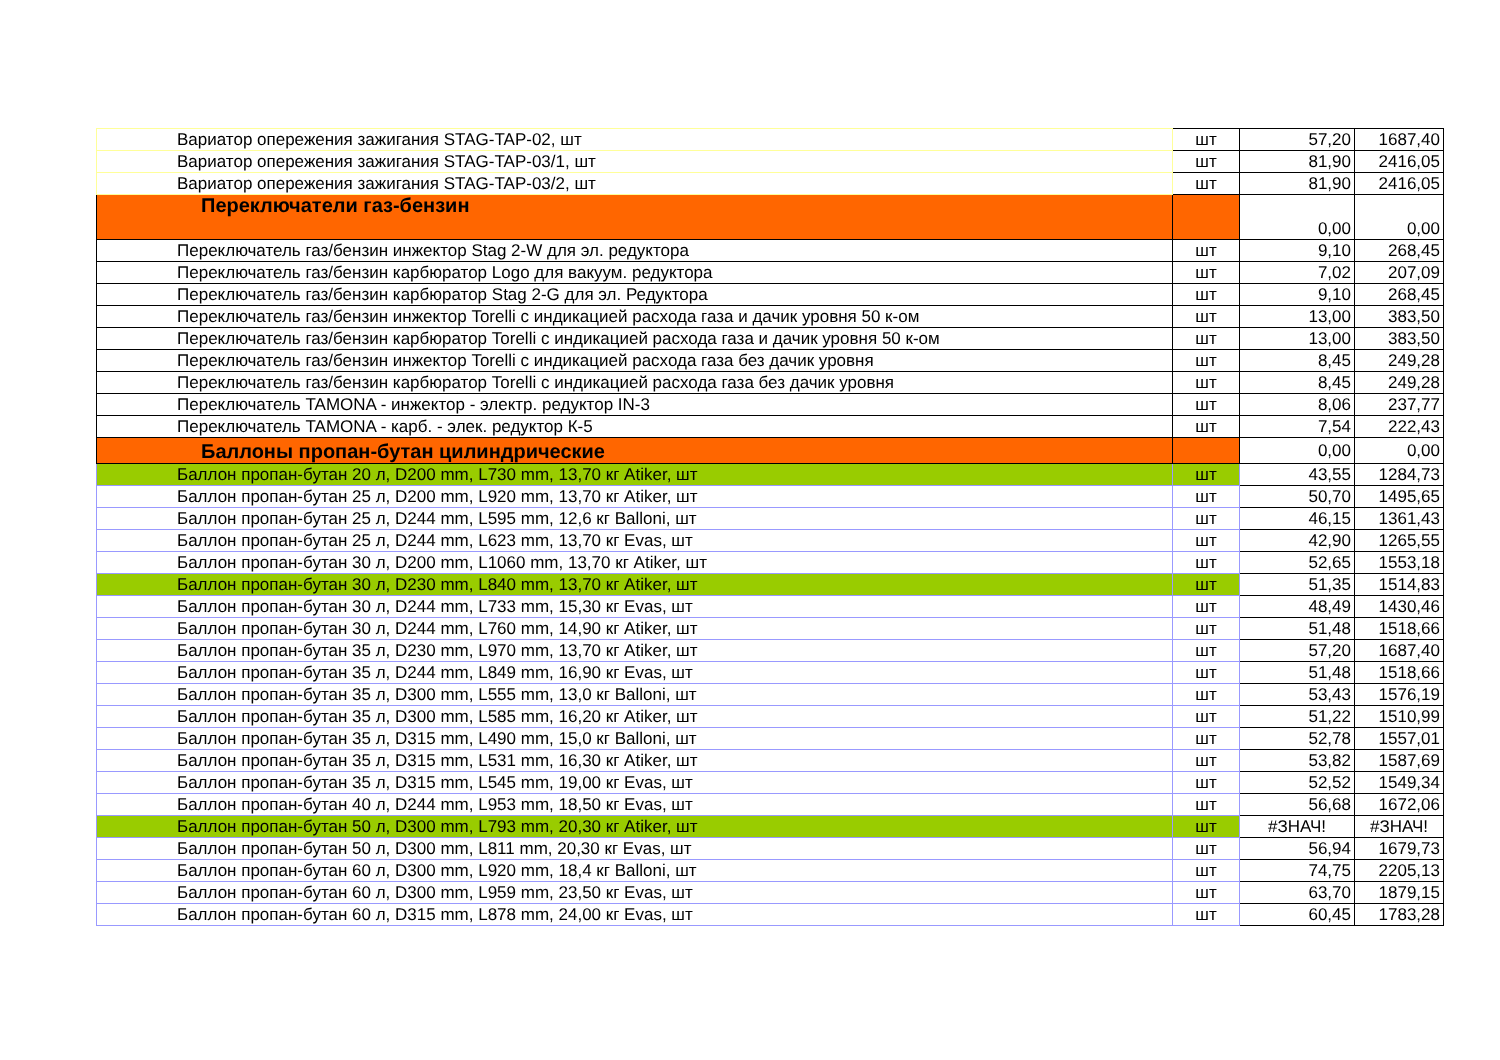| Вариатор опережения зажигания STAG-TAP-02, шт | шт | 57,20 | 1687,40 |
| Вариатор опережения зажигания STAG-TAP-03/1, шт | шт | 81,90 | 2416,05 |
| Вариатор опережения зажигания STAG-TAP-03/2, шт | шт | 81,90 | 2416,05 |
| Переключатели газ-бензин | | 0,00 | 0,00 |
| Переключатель газ/бензин инжектор Stag 2-W для эл. редуктора | шт | 9,10 | 268,45 |
| Переключатель газ/бензин карбюратор Logo для вакуум. редуктора | шт | 7,02 | 207,09 |
| Переключатель газ/бензин карбюратор Stag 2-G для эл. Редуктора | шт | 9,10 | 268,45 |
| Переключатель газ/бензин инжектор Torelli с индикацией расхода газа и дачик уровня 50 к-ом | шт | 13,00 | 383,50 |
| Переключатель газ/бензин карбюратор Torelli с индикацией расхода газа и дачик уровня 50 к-ом | шт | 13,00 | 383,50 |
| Переключатель газ/бензин инжектор Torelli с индикацией расхода газа без дачик уровня | шт | 8,45 | 249,28 |
| Переключатель газ/бензин карбюратор Torelli с индикацией расхода газа без дачик уровня | шт | 8,45 | 249,28 |
| Переключатель TAMONA - инжектор - электр. редуктор IN-3 | шт | 8,06 | 237,77 |
| Переключатель TAMONA - карб. - элек. редуктор К-5 | шт | 7,54 | 222,43 |
| Баллоны пропан-бутан цилиндрические | | 0,00 | 0,00 |
| Баллон пропан-бутан 20 л, D200 mm, L730 mm, 13,70 кг Atiker, шт | шт | 43,55 | 1284,73 |
| Баллон пропан-бутан 25 л, D200 mm, L920 mm, 13,70 кг Atiker, шт | шт | 50,70 | 1495,65 |
| Баллон пропан-бутан 25 л, D244 mm, L595 mm, 12,6 кг Balloni, шт | шт | 46,15 | 1361,43 |
| Баллон пропан-бутан 25 л, D244 mm, L623 mm, 13,70 кг Evas, шт | шт | 42,90 | 1265,55 |
| Баллон пропан-бутан 30 л, D200 mm, L1060 mm, 13,70 кг Atiker, шт | шт | 52,65 | 1553,18 |
| Баллон пропан-бутан 30 л, D230 mm, L840 mm, 13,70 кг Atiker, шт | шт | 51,35 | 1514,83 |
| Баллон пропан-бутан 30 л, D244 mm, L733 mm, 15,30 кг Evas, шт | шт | 48,49 | 1430,46 |
| Баллон пропан-бутан 30 л, D244 mm, L760 mm, 14,90 кг Atiker, шт | шт | 51,48 | 1518,66 |
| Баллон пропан-бутан 35 л, D230 mm, L970 mm, 13,70 кг Atiker, шт | шт | 57,20 | 1687,40 |
| Баллон пропан-бутан 35 л, D244 mm, L849 mm, 16,90 кг Evas, шт | шт | 51,48 | 1518,66 |
| Баллон пропан-бутан 35 л, D300 mm, L555 mm, 13,0 кг Balloni, шт | шт | 53,43 | 1576,19 |
| Баллон пропан-бутан 35 л, D300 mm, L585 mm, 16,20 кг Atiker, шт | шт | 51,22 | 1510,99 |
| Баллон пропан-бутан 35 л, D315 mm, L490 mm, 15,0 кг Balloni, шт | шт | 52,78 | 1557,01 |
| Баллон пропан-бутан 35 л, D315 mm, L531 mm, 16,30 кг Atiker, шт | шт | 53,82 | 1587,69 |
| Баллон пропан-бутан 35 л, D315 mm, L545 mm, 19,00 кг Evas, шт | шт | 52,52 | 1549,34 |
| Баллон пропан-бутан 40 л, D244 mm, L953 mm, 18,50 кг Evas, шт | шт | 56,68 | 1672,06 |
| Баллон пропан-бутан 50 л, D300 mm, L793 mm, 20,30 кг Atiker, шт | шт | #ЗНАЧ! | #ЗНАЧ! |
| Баллон пропан-бутан 50 л, D300 mm, L811 mm, 20,30 кг Evas, шт | шт | 56,94 | 1679,73 |
| Баллон пропан-бутан 60 л, D300 mm, L920 mm, 18,4 кг Balloni, шт | шт | 74,75 | 2205,13 |
| Баллон пропан-бутан 60 л, D300 mm, L959 mm, 23,50 кг Evas, шт | шт | 63,70 | 1879,15 |
| Баллон пропан-бутан 60 л, D315 mm, L878 mm, 24,00 кг Evas, шт | шт | 60,45 | 1783,28 |